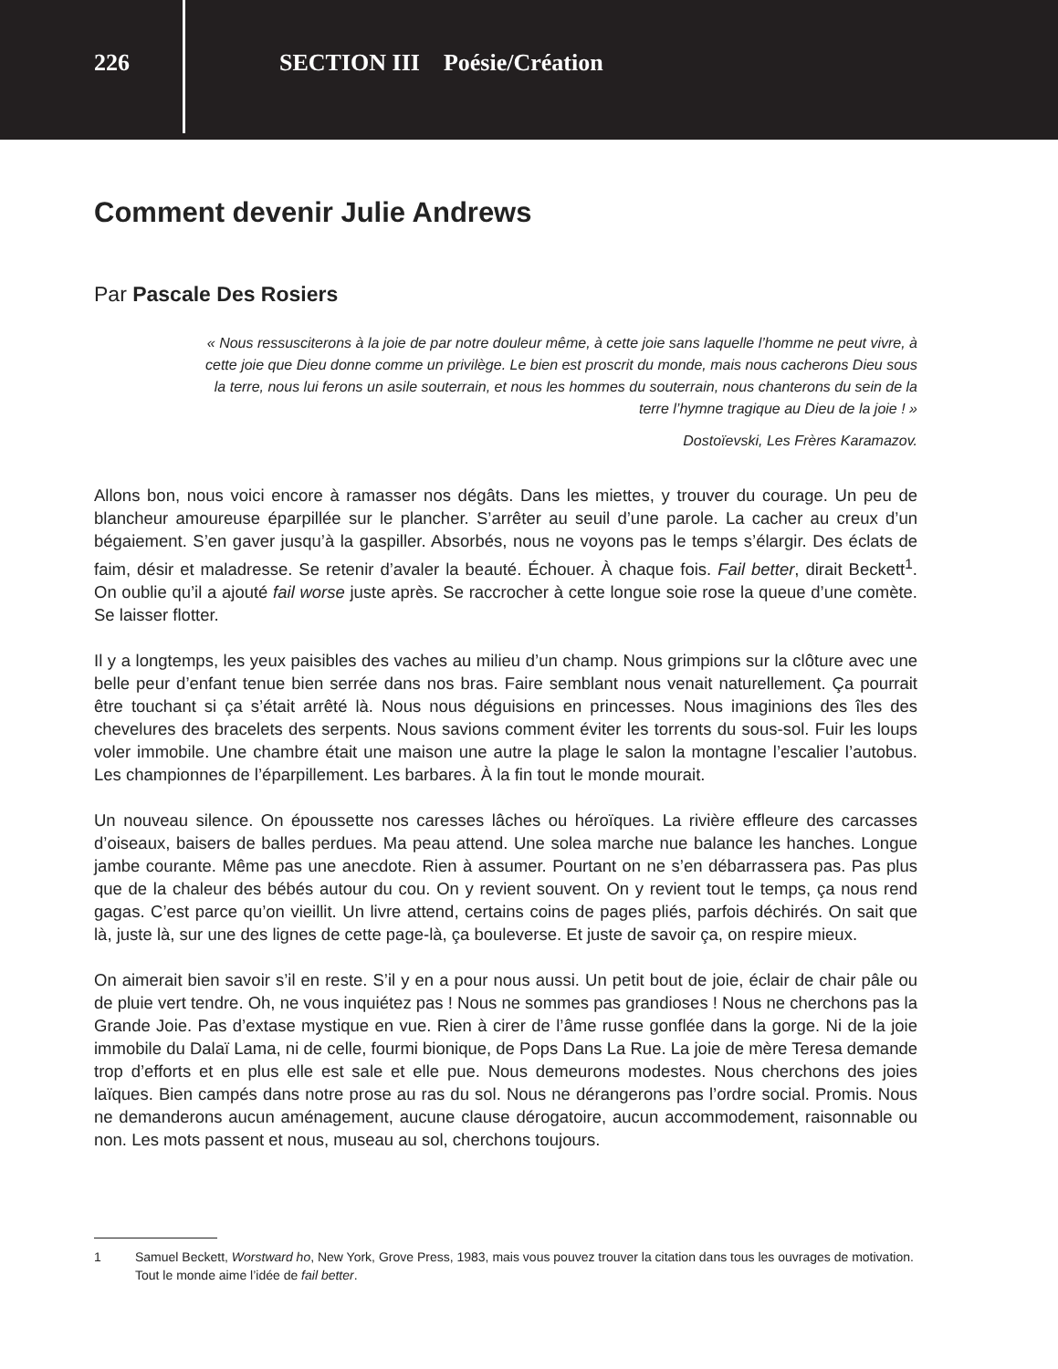226
SECTION III Poésie/Création
Comment devenir Julie Andrews
Par Pascale Des Rosiers
« Nous ressusciterons à la joie de par notre douleur même, à cette joie sans laquelle l’homme ne peut vivre, à cette joie que Dieu donne comme un privilège. Le bien est proscrit du monde, mais nous cacherons Dieu sous la terre, nous lui ferons un asile souterrain, et nous les hommes du souterrain, nous chanterons du sein de la terre l’hymne tragique au Dieu de la joie ! »
Dostoïevski, Les Frères Karamazov.
Allons bon, nous voici encore à ramasser nos dégâts. Dans les miettes, y trouver du courage. Un peu de blancheur amoureuse éparpillée sur le plancher. S’arrêter au seuil d’une parole. La cacher au creux d’un bégaiement. S’en gaver jusqu’à la gaspiller. Absorbés, nous ne voyons pas le temps s’élargir. Des éclats de faim, désir et maladresse. Se retenir d’avaler la beauté. Échouer. À chaque fois. Fail better, dirait Beckett<sup>1</sup>. On oublie qu’il a ajouté fail worse juste après. Se raccrocher à cette longue soie rose la queue d’une comète. Se laisser flotter.
Il y a longtemps, les yeux paisibles des vaches au milieu d’un champ. Nous grimpions sur la clôture avec une belle peur d’enfant tenue bien serrée dans nos bras. Faire semblant nous venait naturellement. Ça pourrait être touchant si ça s’était arrêté là. Nous nous déguisions en princesses. Nous imaginions des îles des chevelures des bracelets des serpents. Nous savions comment éviter les torrents du sous-sol. Fuir les loups voler immobile. Une chambre était une maison une autre la plage le salon la montagne l’escalier l’autobus. Les championnes de l’éparpillement. Les barbares. À la fin tout le monde mourait.
Un nouveau silence. On époussette nos caresses lâches ou héroïques. La rivière effleure des carcasses d’oiseaux, baisers de balles perdues. Ma peau attend. Une solea marche nue balance les hanches. Longue jambe courante. Même pas une anecdote. Rien à assumer. Pourtant on ne s’en débarrassera pas. Pas plus que de la chaleur des bébés autour du cou. On y revient souvent. On y revient tout le temps, ça nous rend gagas. C’est parce qu’on vieillit. Un livre attend, certains coins de pages pliés, parfois déchirés. On sait que là, juste là, sur une des lignes de cette page-là, ça bouleverse. Et juste de savoir ça, on respire mieux.
On aimerait bien savoir s’il en reste. S’il y en a pour nous aussi. Un petit bout de joie, éclair de chair pâle ou de pluie vert tendre. Oh, ne vous inquiétez pas ! Nous ne sommes pas grandioses ! Nous ne cherchons pas la Grande Joie. Pas d’extase mystique en vue. Rien à cirer de l’âme russe gonflée dans la gorge. Ni de la joie immobile du Dalaï Lama, ni de celle, fourmi bionique, de Pops Dans La Rue. La joie de mère Teresa demande trop d’efforts et en plus elle est sale et elle pue. Nous demeurons modestes. Nous cherchons des joies laïques. Bien campés dans notre prose au ras du sol. Nous ne dérangerons pas l’ordre social. Promis. Nous ne demanderons aucun aménagement, aucune clause dérogatoire, aucun accommodement, raisonnable ou non. Les mots passent et nous, museau au sol, cherchons toujours.
1 Samuel Beckett, Worstward ho, New York, Grove Press, 1983, mais vous pouvez trouver la citation dans tous les ouvrages de motivation. Tout le monde aime l’idée de fail better.